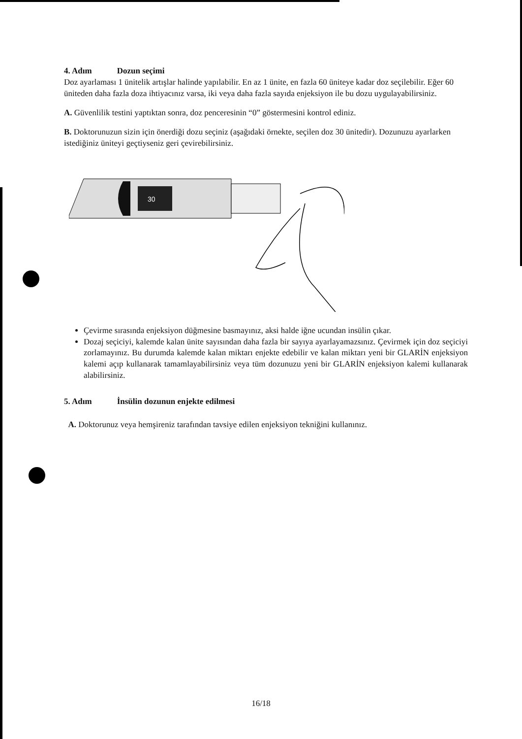4. Adım Dozun seçimi
Doz ayarlaması 1 ünitelik artışlar halinde yapılabilir. En az 1 ünite, en fazla 60 üniteye kadar doz seçilebilir. Eğer 60 üniteden daha fazla doza ihtiyacınız varsa, iki veya daha fazla sayıda enjeksiyon ile bu dozu uygulayabilirsiniz.
A. Güvenlilik testini yaptıktan sonra, doz penceresinin “0” göstermesini kontrol ediniz.
B. Doktorunuzun sizin için önerdiği dozu seçiniz (aşağıdaki örnekte, seçilen doz 30 ünitedir). Dozunuzu ayarlarken istediğiniz üniteyi geçtiyseniz geri çevirebilirsiniz.
30
Çevirme sırasında enjeksiyon düğmesine basmayınız, aksi halde iğne ucundan insülin çıkar.
Dozaj seçiciyi, kalemde kalan ünite sayısından daha fazla bir sayıya ayarlayamazsınız. Çevirmek için doz seçiciyi zorlamayınız. Bu durumda kalemde kalan miktarı enjekte edebilir ve kalan miktarı yeni bir GLARİN enjeksiyon kalemi açıp kullanarak tamamlayabilirsiniz veya tüm dozunuzu yeni bir GLARİN enjeksiyon kalemi kullanarak alabilirsiniz.
5. Adım İnsülin dozunun enjekte edilmesi
A. Doktorunuz veya hemşireniz tarafından tavsiye edilen enjeksiyon tekniğini kullanınız.
16/18